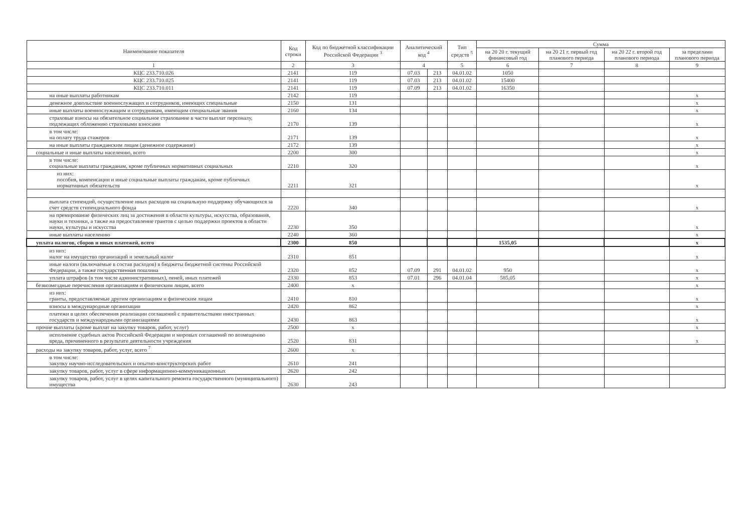| Наименование показателя | Код строки | Код по бюджетной классификации Российской Федерации <sup>3</sup> | Аналитический код <sup>4</sup> | | Тип средств <sup>5</sup> | Сумма | | | |
| --- | --- | --- | --- | --- | --- | --- | --- | --- | --- |
| | | | | | | на 20 20 г. текущий финансовый год | на 20 21 г. первый год планового периода | на 20 22 г. второй год планового периода | за пределами планового периода |
| 1 | 2 | 3 | 4 | | 5 | 6 | 7 | 8 | 9 |
| КЦС 233.710.026 | 2141 | 119 | 07.03 | 213 | 04.01.02 | 1050 | | | |
| КЦС 233.710.025 | 2141 | 119 | 07.03 | 213 | 04.01.02 | 15400 | | | |
| КЦС 233.710.011 | 2141 | 119 | 07.09 | 213 | 04.01.02 | 16350 | | | |
| на иные выплаты работникам | 2142 | 119 | | | | | | | x |
| денежное довольствие военнослужащих и сотрудников, имеющих специальные | 2150 | 131 | | | | | | | x |
| иные выплаты военнослужащим и сотрудникам, имеющим специальные звания | 2160 | 134 | | | | | | | x |
| страховые взносы на обязательное социальное страхование в части выплат персоналу, подлежащих обложению страховыми взносами | 2170 | 139 | | | | | | | x |
| в том числе: на оплату труда стажеров | 2171 | 139 | | | | | | | x |
| на иные выплаты гражданским лицам (денежное содержание) | 2172 | 139 | | | | | | | x |
| социальные и иные выплаты населению, всего | 2200 | 300 | | | | | | | x |
| в том числе: социальные выплаты гражданам, кроме публичных нормативных социальных | 2210 | 320 | | | | | | | x |
| из них: пособия, компенсации и иные социальные выплаты гражданам, кроме публичных нормативных обязательств | 2211 | 321 | | | | | | | x |
| выплата стипендий, осуществление иных расходов на социальную поддержку обучающихся за счет средств стипендиального фонда | 2220 | 340 | | | | | | | x |
| на премирование физических лиц за достижения в области культуры, искусства, образования, науки и техники, а также на предоставление грантов с целью поддержки проектов в области науки, культуры и искусства | 2230 | 350 | | | | | | | x |
| иные выплаты населению | 2240 | 360 | | | | | | | x |
| уплата налогов, сборов и иных платежей, всего | 2300 | 850 | | | | 1535,05 | | | x |
| из них: налог на имущество организаций и земельный налог | 2310 | 851 | | | | | | | x |
| иные налоги (включаемые в состав расходов) в бюджеты бюджетной системы Российской Федерации, а также государственная пошлина | 2320 | 852 | 07.09 | 291 | 04.01.02 | 950 | | | x |
| уплата штрафов (в том числе административных), пеней, иных платежей | 2330 | 853 | 07.01 | 296 | 04.01.04 | 585,05 | | | x |
| безвозмездные перечисления организациям и физическим лицам, всего | 2400 | x | | | | | | | x |
| из них: гранты, предоставляемые другим организациям и физическим лицам | 2410 | 810 | | | | | | | x |
| взносы в международные организации | 2420 | 862 | | | | | | | x |
| платежи в целях обеспечения реализации соглашений с правительствами иностранных государств и международными организациями | 2430 | 863 | | | | | | | x |
| прочие выплаты (кроме выплат на закупку товаров, работ, услуг) | 2500 | x | | | | | | | x |
| исполнение судебных актов Российской Федерации и мировых соглашений по возмещению вреда, причиненного в результате деятельности учреждения | 2520 | 831 | | | | | | | x |
| расходы на закупку товаров, работ, услуг, всего <sup>7</sup> | 2600 | x | | | | | | | |
| в том числе: закупку научно-исследовательских и опытно-конструкторских работ | 2610 | 241 | | | | | | | |
| закупку товаров, работ, услуг в сфере информационно-коммуникационных | 2620 | 242 | | | | | | | |
| закупку товаров, работ, услуг в целях капитального ремонта государственного (муниципального) имущества | 2630 | 243 | | | | | | | |